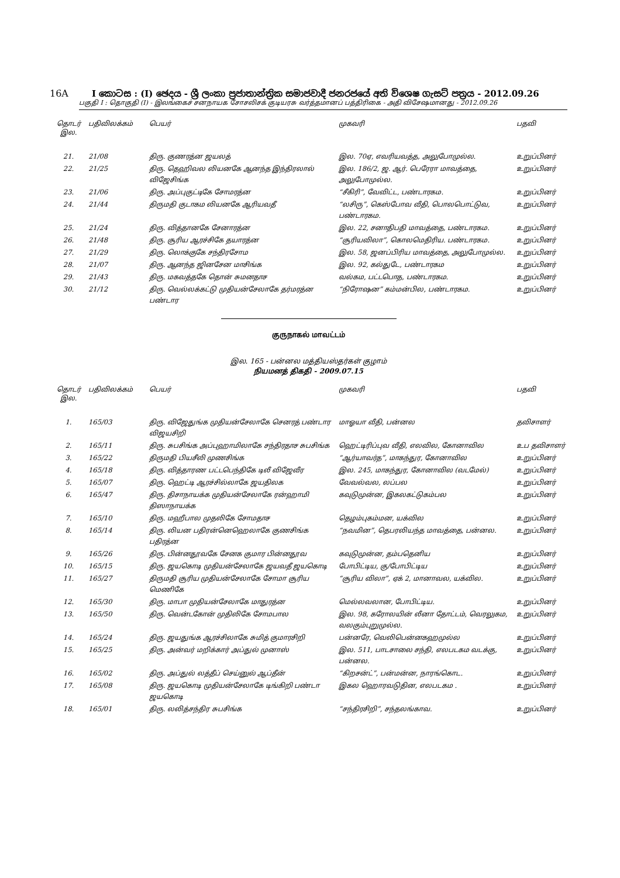16A I කොටස : (I) ඡෙදය - ශ්‍රී ලංකා ප්‍රජාතාන්ත්‍රික සමාජවාදී ජනරජයේ අති විශෙෂ ගැසට් පත්‍රය - 2012.09.26
பகுதி I : தொகுதி (I) - இலங்கைச் சனநாயக சோசலிசக் குடியரசு வர்த்தமானப் பத்திரிகை - அதி விசேஷமானது - 2012.09.26
| தொடர் இல. | பதிவிலக்கம் | பெயர் | முகவரி | பதவி |
| --- | --- | --- | --- | --- |
| 21. | 21/08 | திரு. குணரத்ன ஜயலத் | இல. 70ஏ, எவரியவத்த, அலுபோமுல்ல. | உறுப்பினர் |
| 22. | 21/25 | திரு. தெஹிவல லியனகே ஆனந்த இந்திரலால் விஜேசிங்க | இல. 186/2, ஜ. ஆர். பெரேரா மாவத்தை, அலுபோமுல்ல. | உறுப்பினர் |
| 23. | 21/06 | திரு. அப்புகுட்டிகே சோமரத்ன | “சீகிரி”, வேவிட்ட, பண்டாரகம. | உறுப்பினர் |
| 24. | 21/44 | திருமதி குடாகம லியனகே ஆரியவதீ | “லசிரு”, கெஸ்போவ வீதி, பொலபொட்டுவ, பண்டாரகம. | உறுப்பினர் |
| 25. | 21/24 | திரு. வித்தானகே சேனாரத்ன | இல. 22, சனாதிபதி மாவத்தை, பண்டாரகம. | உறுப்பினர் |
| 26. | 21/48 | திரு. சூரிய ஆரச்சிகே தயாரத்ன | “சூரியவிலா”, கொலமெதிரிய. பண்டாரகம. | உறுப்பினர் |
| 27. | 21/29 | திரு. லொக்குகே சந்திரசோம | இல. 58, ஜனப்பிரிய மாவத்தை, அலுபோமுல்ல. | உறுப்பினர் |
| 28. | 21/07 | திரு. ஆனந்த ஜினசேன மாசிங்க | இல. 92, கல்துடே, பண்டாரகம | உறுப்பினர் |
| 29. | 21/43 | திரு. மகவத்தகே தொன் சுமனதாச | வல்கம, பட்டபொத, பண்டாரகம. | உறுப்பினர் |
| 30. | 21/12 | திரு. வெல்லக்கட்டு முதியன்சேலாகே தர்மரத்ன பண்டார | “நிரோஷன” கம்மன்பில, பண்டாரகம. | உறுப்பினர் |
குருநாகல் மாவட்டம்
இல. 165 - பன்னல மத்தியஸ்தர்கள் குழாம்
நியமனத் திகதி - 2009.07.15
| தொடர் இல. | பதிவிலக்கம் | பெயர் | முகவரி | பதவி |
| --- | --- | --- | --- | --- |
| 1. | 165/03 | திரு. விஜேதுங்க முதியன்சேலாகே செனரத் பண்டார விஜயசிறி | மாஓயா வீதி, பன்னல | தவிசாளர் |
| 2. | 165/11 | திரு. சுபசிங்க அப்புஹாமிலாகே சந்திரதாச சுபசிங்க | ஹெட்டிரிப்புவ வீதி, எலவில, கோனாவில | உப தவிசாளர் |
| 3. | 165/22 | திருமதி பியசீலி முணசிங்க | “ஆர்யாவர்த”, மாகந்துர, கோனாவில | உறுப்பினர் |
| 4. | 165/18 | திரு. வித்தாரண பட்டபெந்திகே டிலீ விஜேவீர | இல. 245, மாகந்துர, கோனாவில (வடமேல்) | உறுப்பினர் |
| 5. | 165/07 | திரு. ஹெட்டி ஆரச்சில்லாகே ஜயதிலக | வேவல்வல, லப்பல | உறுப்பினர் |
| 6. | 165/47 | திரு. திசாநாயக்க முதியன்சேலாகே ரன்ஹாமி திஸாநாயக்க | கவுடுமுன்ன, இகலகட்டுகம்பல | உறுப்பினர் |
| 7. | 165/10 | திரு. மஹீபால முதலிகே சோமதாச | தெழம்புகம்மன, யக்வில | உறுப்பினர் |
| 8. | 165/14 | திரு. லியன பதிரன்னெஹெலாகே குணசிங்க பதிரத்ன | “நவமின”, தெபரலியந்த மாவத்தை, பன்னல. | உறுப்பினர் |
| 9. | 165/26 | திரு. பின்னதூவகே சேனக குமார பின்னதூவ | கவுடுமுன்ன, தம்பதெனிய | உறுப்பினர் |
| 10. | 165/15 | திரு. ஜயகொடி முதியன்சேலாகே ஜயவதீ ஜயகொடி | போபிட்டிய, கு/போபிட்டிய | உறுப்பினர் |
| 11. | 165/27 | திருமதி சூரிய முதியன்சேலாகே சோமா சூரிய மெணிகே | “சூரிய விலா”, ஏக் 2, மானாவல, யக்வில. | உறுப்பினர் |
| 12. | 165/30 | திரு. மாபா முதியன்சேலாகே மாதுரத்ன | மெல்லவலான, போபிட்டிய. | உறுப்பினர் |
| 13. | 165/50 | திரு. வென்டகோன் முதிலிகே சோமபால | இல. 98, கரோலயின் லீனா தோட்டம், வெரலுகம, வலகும்புறுமுல்ல. | உறுப்பினர் |
| 14. | 165/24 | திரு. ஜயதுங்க ஆரச்சிலாகே சுமித் குமாரசிறி | பன்னரே, வெலிபென்னகஹமுல்ல | உறுப்பினர் |
| 15. | 165/25 | திரு. அன்வர் மறிக்கார் அப்துல் முனாஸ் | இல. 511, பாடசாலை சந்தி, எலபடகம வடக்கு, பன்னல. | உறுப்பினர் |
| 16. | 165/02 | திரு. அப்துல் லத்தீப் செய்னுல் ஆப்தீன் | “கிறசன்ட்”, பன்மன்ன, நாரங்கொட. | உறுப்பினர் |
| 17. | 165/08 | திரு. ஜயகொடி முதியன்சேலாகே டிங்கிறி பண்டா ஜயகொடி | இகல ஹொரவடுதின, எலபடகம . | உறுப்பினர் |
| 18. | 165/01 | திரு. லலித்சந்திர சுபசிங்க | “சந்திரசிறி”, சந்தலங்காவ. | உறுப்பினர் |